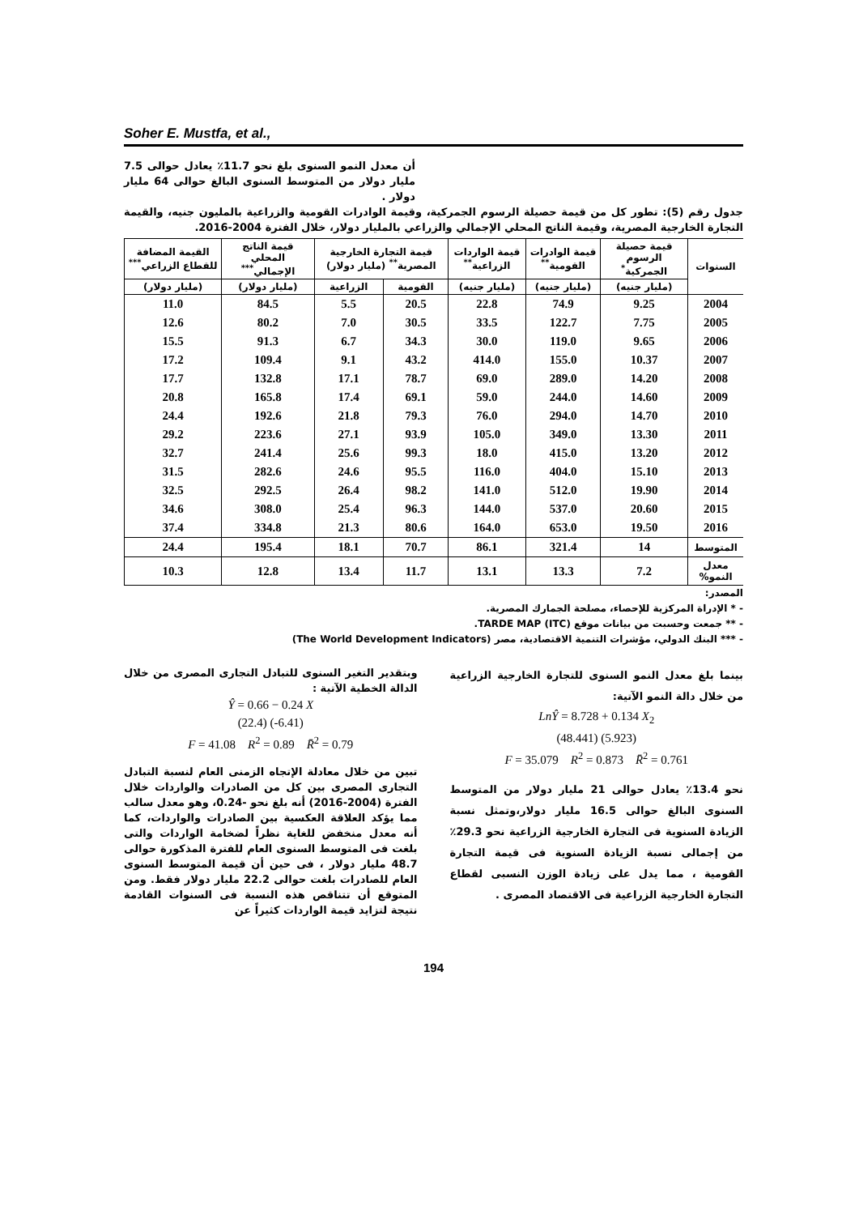Soher E. Mustfa, et al.,
أن معدل النمو السنوى بلغ نحو 11.7٪ يعادل حوالى 7.5 مليار دولار من المتوسط السنوى البالغ حوالى 64 مليار دولار .
جدول رقم (5): تطور كل من قيمة حصيلة الرسوم الجمركية، وقيمة الوادرات القومية والزراعية بالمليون جنيه، والقيمة التجارة الخارجية المصرية، وقيمة الناتج المحلي الإجمالي والزراعي بالمليار دولار، خلال الفترة 2004-2016.
| السنوات | قيمة حصيلة الرسوم الجمركية<sup>*</sup> | قيمة الوادرات القومية<sup>**</sup> | قيمة الواردات الزراعية<sup>**</sup> | قيمة التجارة الخارجية المصرية<sup>**</sup> (مليار دولار) | | قيمة الناتج المحلي الإجمالي<sup>***</sup> | القيمة المضافة للقطاع الزراعي<sup>***</sup> |
| --- | --- | --- | --- | --- | --- | --- | --- |
| | (مليار جنيه) | (مليار جنيه) | (مليار جنيه) | القومية | الزراعية | (مليار دولار) | (مليار دولار) |
| 2004 | 9.25 | 74.9 | 22.8 | 20.5 | 5.5 | 84.5 | 11.0 |
| 2005 | 7.75 | 122.7 | 33.5 | 30.5 | 7.0 | 80.2 | 12.6 |
| 2006 | 9.65 | 119.0 | 30.0 | 34.3 | 6.7 | 91.3 | 15.5 |
| 2007 | 10.37 | 155.0 | 414.0 | 43.2 | 9.1 | 109.4 | 17.2 |
| 2008 | 14.20 | 289.0 | 69.0 | 78.7 | 17.1 | 132.8 | 17.7 |
| 2009 | 14.60 | 244.0 | 59.0 | 69.1 | 17.4 | 165.8 | 20.8 |
| 2010 | 14.70 | 294.0 | 76.0 | 79.3 | 21.8 | 192.6 | 24.4 |
| 2011 | 13.30 | 349.0 | 105.0 | 93.9 | 27.1 | 223.6 | 29.2 |
| 2012 | 13.20 | 415.0 | 18.0 | 99.3 | 25.6 | 241.4 | 32.7 |
| 2013 | 15.10 | 404.0 | 116.0 | 95.5 | 24.6 | 282.6 | 31.5 |
| 2014 | 19.90 | 512.0 | 141.0 | 98.2 | 26.4 | 292.5 | 32.5 |
| 2015 | 20.60 | 537.0 | 144.0 | 96.3 | 25.4 | 308.0 | 34.6 |
| 2016 | 19.50 | 653.0 | 164.0 | 80.6 | 21.3 | 334.8 | 37.4 |
| المتوسط | 14 | 321.4 | 86.1 | 70.7 | 18.1 | 195.4 | 24.4 |
| معدل النمو% | 7.2 | 13.3 | 13.1 | 11.7 | 13.4 | 12.8 | 10.3 |
المصدر:
- * الإدراة المركزية للإحصاء، مصلحة الجمارك المصرية.
- ** جمعت وحسبت من بيانات موقع TARDE MAP (ITC).
- *** البنك الدولي، مؤشرات التنمية الاقتصادية، مصر (The World Development Indicators)
بينما بلغ معدل النمو السنوى للتجارة الخارجية الزراعية من خلال دالة النمو الآتية:
LnŶ = 8.728 + 0.134 X<sub>2</sub>
(48.441) (5.923)
F = 35.079 R<sup>2</sup> = 0.873 R̄<sup>2</sup> = 0.761
نحو 13.4٪ يعادل حوالى 21 مليار دولار من المتوسط السنوى البالغ حوالى 16.5 مليار دولار،وتمثل نسبة الزيادة السنوية فى التجارة الخارجية الزراعية نحو 29.3٪ من إجمالى نسبة الزيادة السنوية فى قيمة التجارة القومية ، مما يدل على زيادة الوزن النسبى لقطاع التجارة الخارجية الزراعية فى الاقتصاد المصرى .
وبتقدير التغير السنوى للتبادل التجارى المصرى من خلال الدالة الخطية الآتية :
Ŷ = 0.66 − 0.24 X
(22.4) (-6.41)
F = 41.08 R<sup>2</sup> = 0.89 R̄<sup>2</sup> = 0.79
تبين من خلال معادلة الإتجاه الزمنى العام لنسبة التبادل التجارى المصرى بين كل من الصادرات والواردات خلال الفترة (2004-2016) أنه بلغ نحو -0.24، وهو معدل سالب مما يؤكد العلاقة العكسية بين الصادرات والواردات، كما أنه معدل منخفض للغاية نظراً لضخامة الواردات والتى بلغت فى المتوسط السنوى العام للفترة المذكورة حوالى 48.7 مليار دولار ، فى حين أن قيمة المتوسط السنوى العام للصادرات بلغت حوالى 22.2 مليار دولار فقط. ومن المتوقع أن تتناقص هذه النسبة فى السنوات القادمة نتيجة لتزايد قيمة الواردات كثيراً عن
194